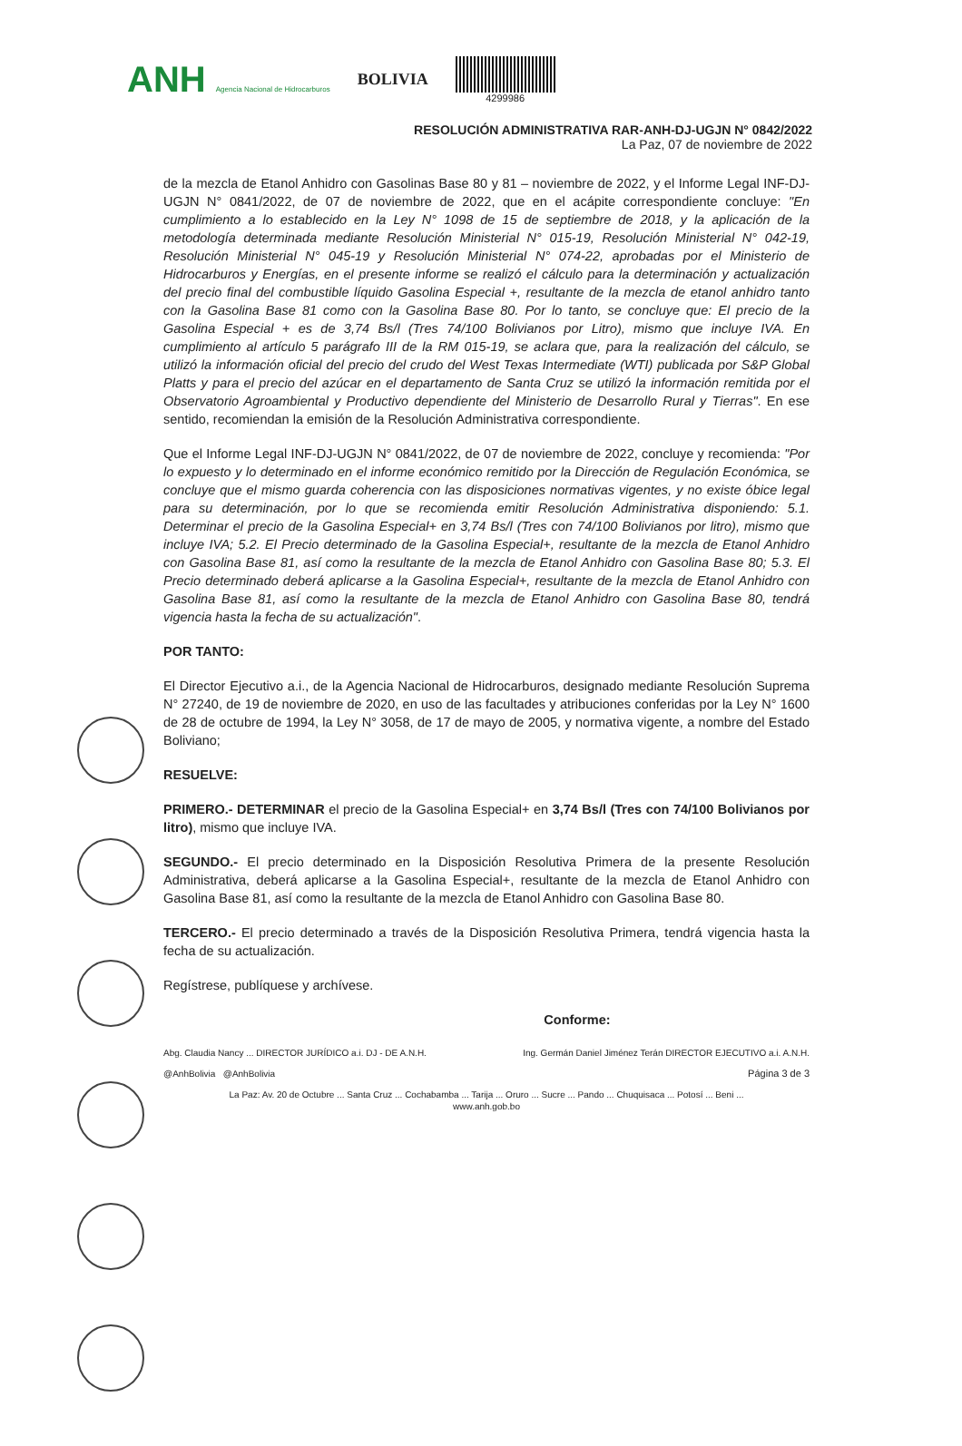ANH Agencia Nacional de Hidrocarburos
BOLIVIA
4299986
RESOLUCIÓN ADMINISTRATIVA RAR-ANH-DJ-UGJN N° 0842/2022
La Paz, 07 de noviembre de 2022
de la mezcla de Etanol Anhidro con Gasolinas Base 80 y 81 – noviembre de 2022, y el Informe Legal INF-DJ-UGJN N° 0841/2022, de 07 de noviembre de 2022, que en el acápite correspondiente concluye: "En cumplimiento a lo establecido en la Ley N° 1098 de 15 de septiembre de 2018, y la aplicación de la metodología determinada mediante Resolución Ministerial N° 015-19, Resolución Ministerial N° 042-19, Resolución Ministerial N° 045-19 y Resolución Ministerial N° 074-22, aprobadas por el Ministerio de Hidrocarburos y Energías, en el presente informe se realizó el cálculo para la determinación y actualización del precio final del combustible líquido Gasolina Especial +, resultante de la mezcla de etanol anhidro tanto con la Gasolina Base 81 como con la Gasolina Base 80. Por lo tanto, se concluye que: El precio de la Gasolina Especial + es de 3,74 Bs/l (Tres 74/100 Bolivianos por Litro), mismo que incluye IVA. En cumplimiento al artículo 5 parágrafo III de la RM 015-19, se aclara que, para la realización del cálculo, se utilizó la información oficial del precio del crudo del West Texas Intermediate (WTI) publicada por S&P Global Platts y para el precio del azúcar en el departamento de Santa Cruz se utilizó la información remitida por el Observatorio Agroambiental y Productivo dependiente del Ministerio de Desarrollo Rural y Tierras". En ese sentido, recomiendan la emisión de la Resolución Administrativa correspondiente.
Que el Informe Legal INF-DJ-UGJN N° 0841/2022, de 07 de noviembre de 2022, concluye y recomienda: "Por lo expuesto y lo determinado en el informe económico remitido por la Dirección de Regulación Económica, se concluye que el mismo guarda coherencia con las disposiciones normativas vigentes, y no existe óbice legal para su determinación, por lo que se recomienda emitir Resolución Administrativa disponiendo: 5.1. Determinar el precio de la Gasolina Especial+ en 3,74 Bs/l (Tres con 74/100 Bolivianos por litro), mismo que incluye IVA; 5.2. El Precio determinado de la Gasolina Especial+, resultante de la mezcla de Etanol Anhidro con Gasolina Base 81, así como la resultante de la mezcla de Etanol Anhidro con Gasolina Base 80; 5.3. El Precio determinado deberá aplicarse a la Gasolina Especial+, resultante de la mezcla de Etanol Anhidro con Gasolina Base 81, así como la resultante de la mezcla de Etanol Anhidro con Gasolina Base 80, tendrá vigencia hasta la fecha de su actualización".
POR TANTO:
El Director Ejecutivo a.i., de la Agencia Nacional de Hidrocarburos, designado mediante Resolución Suprema N° 27240, de 19 de noviembre de 2020, en uso de las facultades y atribuciones conferidas por la Ley N° 1600 de 28 de octubre de 1994, la Ley N° 3058, de 17 de mayo de 2005, y normativa vigente, a nombre del Estado Boliviano;
RESUELVE:
PRIMERO.- DETERMINAR el precio de la Gasolina Especial+ en 3,74 Bs/l (Tres con 74/100 Bolivianos por litro), mismo que incluye IVA.
SEGUNDO.- El precio determinado en la Disposición Resolutiva Primera de la presente Resolución Administrativa, deberá aplicarse a la Gasolina Especial+, resultante de la mezcla de Etanol Anhidro con Gasolina Base 81, así como la resultante de la mezcla de Etanol Anhidro con Gasolina Base 80.
TERCERO.- El precio determinado a través de la Disposición Resolutiva Primera, tendrá vigencia hasta la fecha de su actualización.
Regístrese, publíquese y archívese.
Conforme:
Abg. Claudia Nancy ... DIRECTOR JURÍDICO a.i. DJ - DE A.N.H. Ing. Germán Daniel Jiménez Terán DIRECTOR EJECUTIVO a.i. A.N.H.
@AnhBolivia @AnhBolivia Página 3 de 3
La Paz: Av. 20 de Octubre ... Santa Cruz ... Cochabamba ... Tarija ... Oruro ... Sucre ... Pando ... Chuquisaca ... Potosí ... Beni ...
www.anh.gob.bo